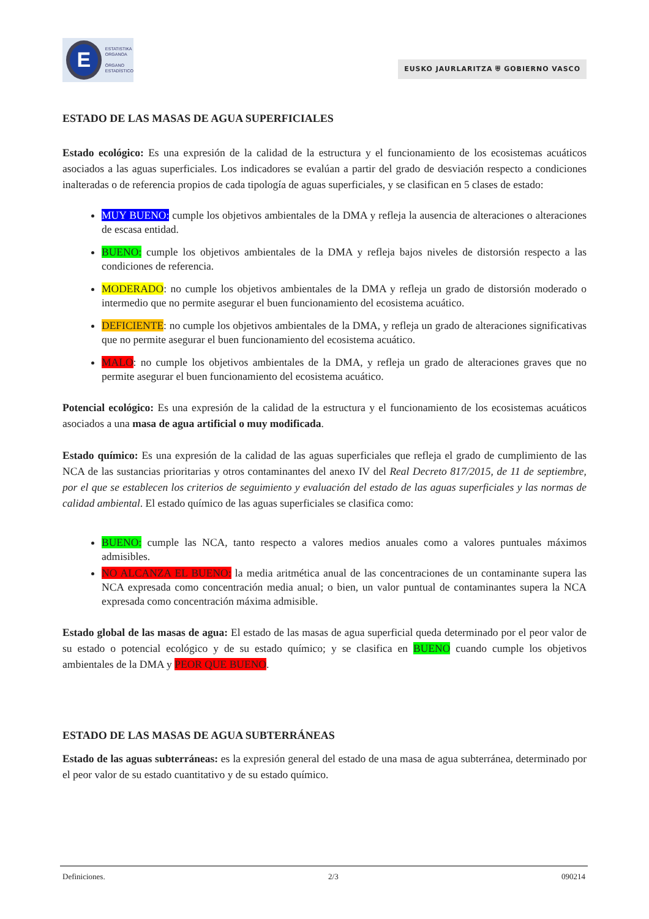E
ESTATISTIKA
ORGANOA
ÓRGANO
ESTADÍSTICO
EUSKO JAURLARITZA ⛨ GOBIERNO VASCO
ESTADO DE LAS MASAS DE AGUA SUPERFICIALES
Estado ecológico: Es una expresión de la calidad de la estructura y el funcionamiento de los ecosistemas acuáticos asociados a las aguas superficiales. Los indicadores se evalúan a partir del grado de desviación respecto a condiciones inalteradas o de referencia propios de cada tipología de aguas superficiales, y se clasifican en 5 clases de estado:
MUY BUENO: cumple los objetivos ambientales de la DMA y refleja la ausencia de alteraciones o alteraciones de escasa entidad.
BUENO: cumple los objetivos ambientales de la DMA y refleja bajos niveles de distorsión respecto a las condiciones de referencia.
MODERADO: no cumple los objetivos ambientales de la DMA y refleja un grado de distorsión moderado o intermedio que no permite asegurar el buen funcionamiento del ecosistema acuático.
DEFICIENTE: no cumple los objetivos ambientales de la DMA, y refleja un grado de alteraciones significativas que no permite asegurar el buen funcionamiento del ecosistema acuático.
MALO: no cumple los objetivos ambientales de la DMA, y refleja un grado de alteraciones graves que no permite asegurar el buen funcionamiento del ecosistema acuático.
Potencial ecológico: Es una expresión de la calidad de la estructura y el funcionamiento de los ecosistemas acuáticos asociados a una masa de agua artificial o muy modificada.
Estado químico: Es una expresión de la calidad de las aguas superficiales que refleja el grado de cumplimiento de las NCA de las sustancias prioritarias y otros contaminantes del anexo IV del Real Decreto 817/2015, de 11 de septiembre, por el que se establecen los criterios de seguimiento y evaluación del estado de las aguas superficiales y las normas de calidad ambiental. El estado químico de las aguas superficiales se clasifica como:
BUENO: cumple las NCA, tanto respecto a valores medios anuales como a valores puntuales máximos admisibles.
NO ALCANZA EL BUENO: la media aritmética anual de las concentraciones de un contaminante supera las NCA expresada como concentración media anual; o bien, un valor puntual de contaminantes supera la NCA expresada como concentración máxima admisible.
Estado global de las masas de agua: El estado de las masas de agua superficial queda determinado por el peor valor de su estado o potencial ecológico y de su estado químico; y se clasifica en BUENO cuando cumple los objetivos ambientales de la DMA y PEOR QUE BUENO.
ESTADO DE LAS MASAS DE AGUA SUBTERRÁNEAS
Estado de las aguas subterráneas: es la expresión general del estado de una masa de agua subterránea, determinado por el peor valor de su estado cuantitativo y de su estado químico.
Definiciones. 2/3 090214